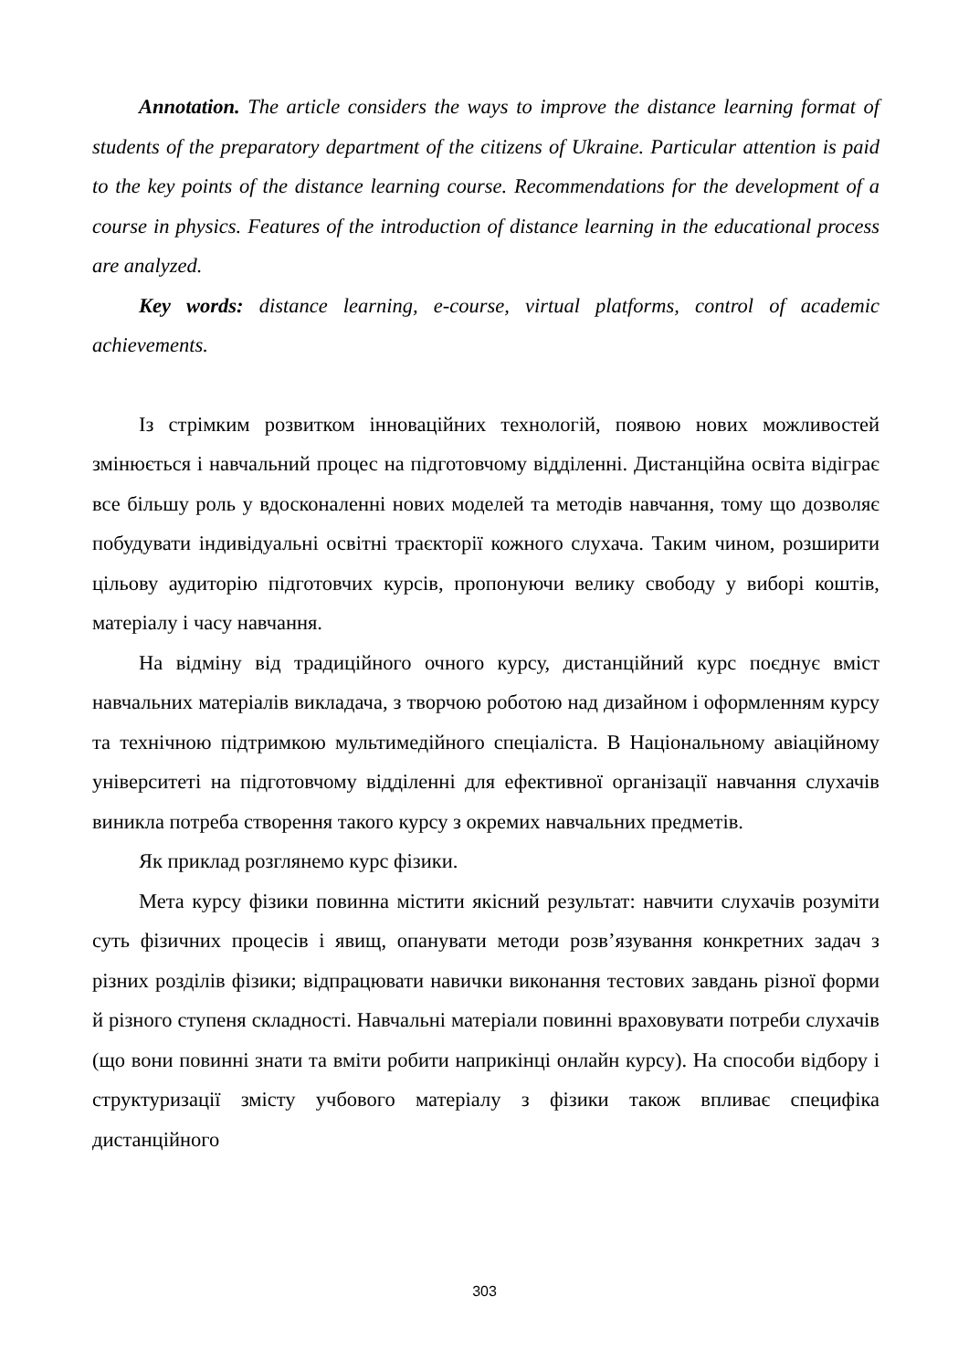Annotation. The article considers the ways to improve the distance learning format of students of the preparatory department of the citizens of Ukraine. Particular attention is paid to the key points of the distance learning course. Recommendations for the development of a course in physics. Features of the introduction of distance learning in the educational process are analyzed.
Key words: distance learning, e-course, virtual platforms, control of academic achievements.
Із стрімким розвитком інноваційних технологій, появою нових можливостей змінюється і навчальний процес на підготовчому відділенні. Дистанційна освіта відіграє все більшу роль у вдосконаленні нових моделей та методів навчання, тому що дозволяє побудувати індивідуальні освітні траєкторії кожного слухача. Таким чином, розширити цільову аудиторію підготовчих курсів, пропонуючи велику свободу у виборі коштів, матеріалу і часу навчання.
На відміну від традиційного очного курсу, дистанційний курс поєднує вміст навчальних матеріалів викладача, з творчою роботою над дизайном і оформленням курсу та технічною підтримкою мультимедійного спеціаліста. В Національному авіаційному університеті на підготовчому відділенні для ефективної організації навчання слухачів виникла потреба створення такого курсу з окремих навчальних предметів.
Як приклад розглянемо курс фізики.
Мета курсу фізики повинна містити якісний результат: навчити слухачів розуміти суть фізичних процесів і явищ, опанувати методи розв’язування конкретних задач з різних розділів фізики; відпрацювати навички виконання тестових завдань різної форми й різного ступеня складності. Навчальні матеріали повинні враховувати потреби слухачів (що вони повинні знати та вміти робити наприкінці онлайн курсу). На способи відбору і структуризації змісту учбового матеріалу з фізики також впливає специфіка дистанційного
303